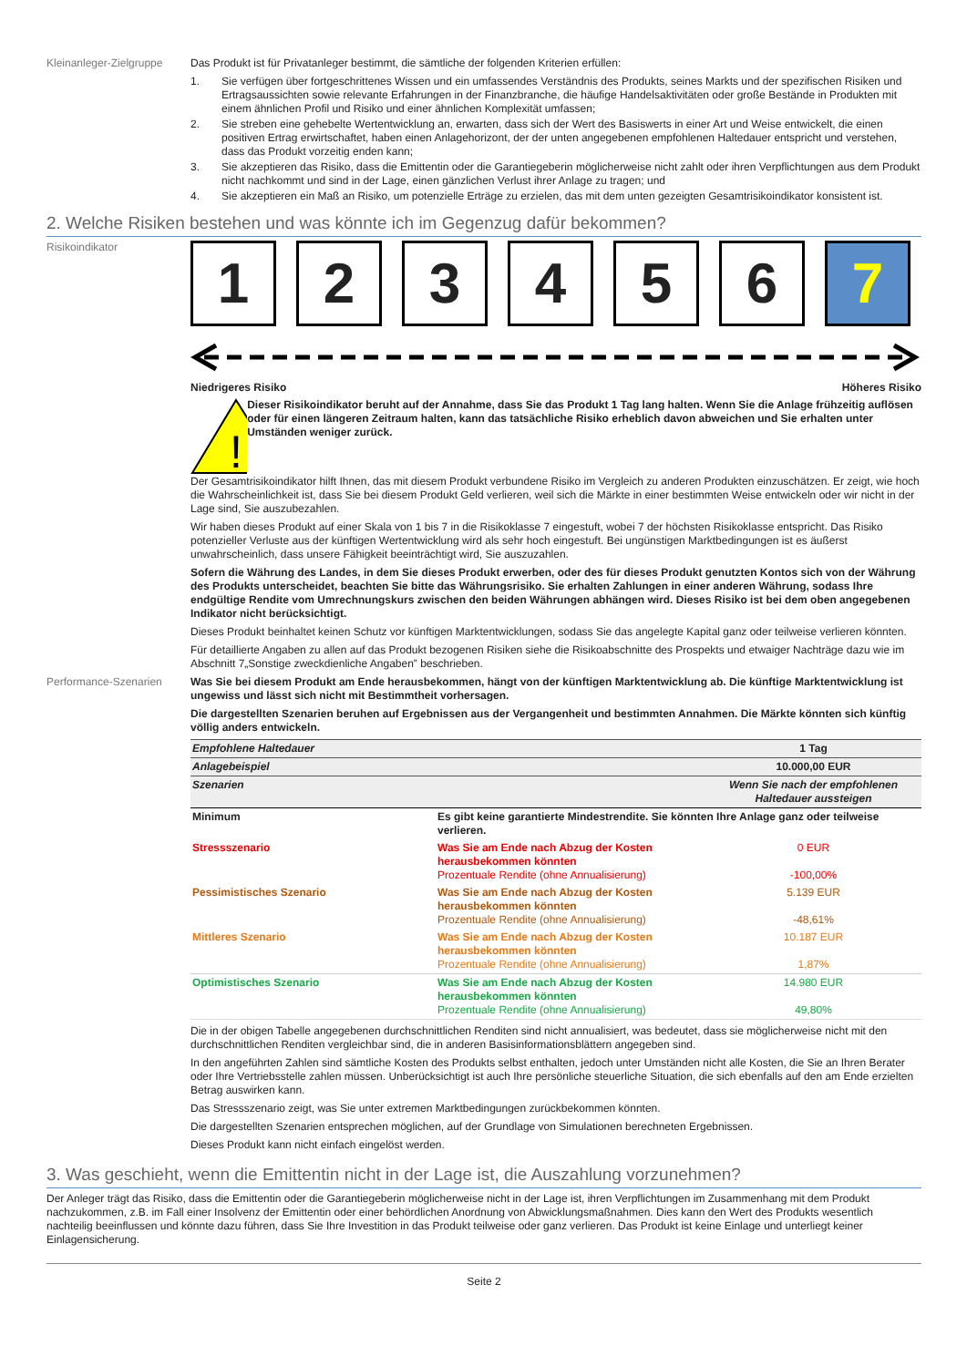Kleinanleger-Zielgruppe
Das Produkt ist für Privatanleger bestimmt, die sämtliche der folgenden Kriterien erfüllen:
1. Sie verfügen über fortgeschrittenes Wissen und ein umfassendes Verständnis des Produkts, seines Markts und der spezifischen Risiken und Ertragsaussichten sowie relevante Erfahrungen in der Finanzbranche, die häufige Handelsaktivitäten oder große Bestände in Produkten mit einem ähnlichen Profil und Risiko und einer ähnlichen Komplexität umfassen;
2. Sie streben eine gehebelte Wertentwicklung an, erwarten, dass sich der Wert des Basiswerts in einer Art und Weise entwickelt, die einen positiven Ertrag erwirtschaftet, haben einen Anlagehorizont, der der unten angegebenen empfohlenen Haltedauer entspricht und verstehen, dass das Produkt vorzeitig enden kann;
3. Sie akzeptieren das Risiko, dass die Emittentin oder die Garantiegeberin möglicherweise nicht zahlt oder ihren Verpflichtungen aus dem Produkt nicht nachkommt und sind in der Lage, einen gänzlichen Verlust ihrer Anlage zu tragen; und
4. Sie akzeptieren ein Maß an Risiko, um potenzielle Erträge zu erzielen, das mit dem unten gezeigten Gesamtrisikoindikator konsistent ist.
2. Welche Risiken bestehen und was könnte ich im Gegenzug dafür bekommen?
Risikoindikator
1 2 3 4 5 6 7
Niedrigeres Risiko Höheres Risiko
!
Dieser Risikoindikator beruht auf der Annahme, dass Sie das Produkt 1 Tag lang halten. Wenn Sie die Anlage frühzeitig auflösen oder für einen längeren Zeitraum halten, kann das tatsächliche Risiko erheblich davon abweichen und Sie erhalten unter Umständen weniger zurück.
Der Gesamtrisikoindikator hilft Ihnen, das mit diesem Produkt verbundene Risiko im Vergleich zu anderen Produkten einzuschätzen. Er zeigt, wie hoch die Wahrscheinlichkeit ist, dass Sie bei diesem Produkt Geld verlieren, weil sich die Märkte in einer bestimmten Weise entwickeln oder wir nicht in der Lage sind, Sie auszubezahlen.
Wir haben dieses Produkt auf einer Skala von 1 bis 7 in die Risikoklasse 7 eingestuft, wobei 7 der höchsten Risikoklasse entspricht. Das Risiko potenzieller Verluste aus der künftigen Wertentwicklung wird als sehr hoch eingestuft. Bei ungünstigen Marktbedingungen ist es äußerst unwahrscheinlich, dass unsere Fähigkeit beeinträchtigt wird, Sie auszuzahlen.
Sofern die Währung des Landes, in dem Sie dieses Produkt erwerben, oder des für dieses Produkt genutzten Kontos sich von der Währung des Produkts unterscheidet, beachten Sie bitte das Währungsrisiko. Sie erhalten Zahlungen in einer anderen Währung, sodass Ihre endgültige Rendite vom Umrechnungskurs zwischen den beiden Währungen abhängen wird. Dieses Risiko ist bei dem oben angegebenen Indikator nicht berücksichtigt.
Dieses Produkt beinhaltet keinen Schutz vor künftigen Marktentwicklungen, sodass Sie das angelegte Kapital ganz oder teilweise verlieren könnten.
Für detaillierte Angaben zu allen auf das Produkt bezogenen Risiken siehe die Risikoabschnitte des Prospekts und etwaiger Nachträge dazu wie im Abschnitt 7„Sonstige zweckdienliche Angaben” beschrieben.
Performance-Szenarien Was Sie bei diesem Produkt am Ende herausbekommen, hängt von der künftigen Marktentwicklung ab. Die künftige Marktentwicklung ist ungewiss und lässt sich nicht mit Bestimmtheit vorhersagen.
Die dargestellten Szenarien beruhen auf Ergebnissen aus der Vergangenheit und bestimmten Annahmen. Die Märkte könnten sich künftig völlig anders entwickeln.
| Empfohlene Haltedauer | | 1 Tag |
| Anlagebeispiel | | 10.000,00 EUR |
| Szenarien | | Wenn Sie nach der empfohlenen Haltedauer aussteigen |
| Minimum | Es gibt keine garantierte Mindestrendite. Sie könnten Ihre Anlage ganz oder teilweise verlieren. | |
| Stressszenario | Was Sie am Ende nach Abzug der Kosten herausbekommen könnten Prozentuale Rendite (ohne Annualisierung) | 0 EUR -100,00% |
| Pessimistisches Szenario | Was Sie am Ende nach Abzug der Kosten herausbekommen könnten Prozentuale Rendite (ohne Annualisierung) | 5.139 EUR -48,61% |
| Mittleres Szenario | Was Sie am Ende nach Abzug der Kosten herausbekommen könnten Prozentuale Rendite (ohne Annualisierung) | 10.187 EUR 1,87% |
| Optimistisches Szenario | Was Sie am Ende nach Abzug der Kosten herausbekommen könnten Prozentuale Rendite (ohne Annualisierung) | 14.980 EUR 49,80% |
Die in der obigen Tabelle angegebenen durchschnittlichen Renditen sind nicht annualisiert, was bedeutet, dass sie möglicherweise nicht mit den durchschnittlichen Renditen vergleichbar sind, die in anderen Basisinformationsblättern angegeben sind.
In den angeführten Zahlen sind sämtliche Kosten des Produkts selbst enthalten, jedoch unter Umständen nicht alle Kosten, die Sie an Ihren Berater oder Ihre Vertriebsstelle zahlen müssen. Unberücksichtigt ist auch Ihre persönliche steuerliche Situation, die sich ebenfalls auf den am Ende erzielten Betrag auswirken kann.
Das Stressszenario zeigt, was Sie unter extremen Marktbedingungen zurückbekommen könnten.
Die dargestellten Szenarien entsprechen möglichen, auf der Grundlage von Simulationen berechneten Ergebnissen.
Dieses Produkt kann nicht einfach eingelöst werden.
3. Was geschieht, wenn die Emittentin nicht in der Lage ist, die Auszahlung vorzunehmen?
Der Anleger trägt das Risiko, dass die Emittentin oder die Garantiegeberin möglicherweise nicht in der Lage ist, ihren Verpflichtungen im Zusammenhang mit dem Produkt nachzukommen, z.B. im Fall einer Insolvenz der Emittentin oder einer behördlichen Anordnung von Abwicklungsmaßnahmen. Dies kann den Wert des Produkts wesentlich nachteilig beeinflussen und könnte dazu führen, dass Sie Ihre Investition in das Produkt teilweise oder ganz verlieren. Das Produkt ist keine Einlage und unterliegt keiner Einlagensicherung.
Seite 2